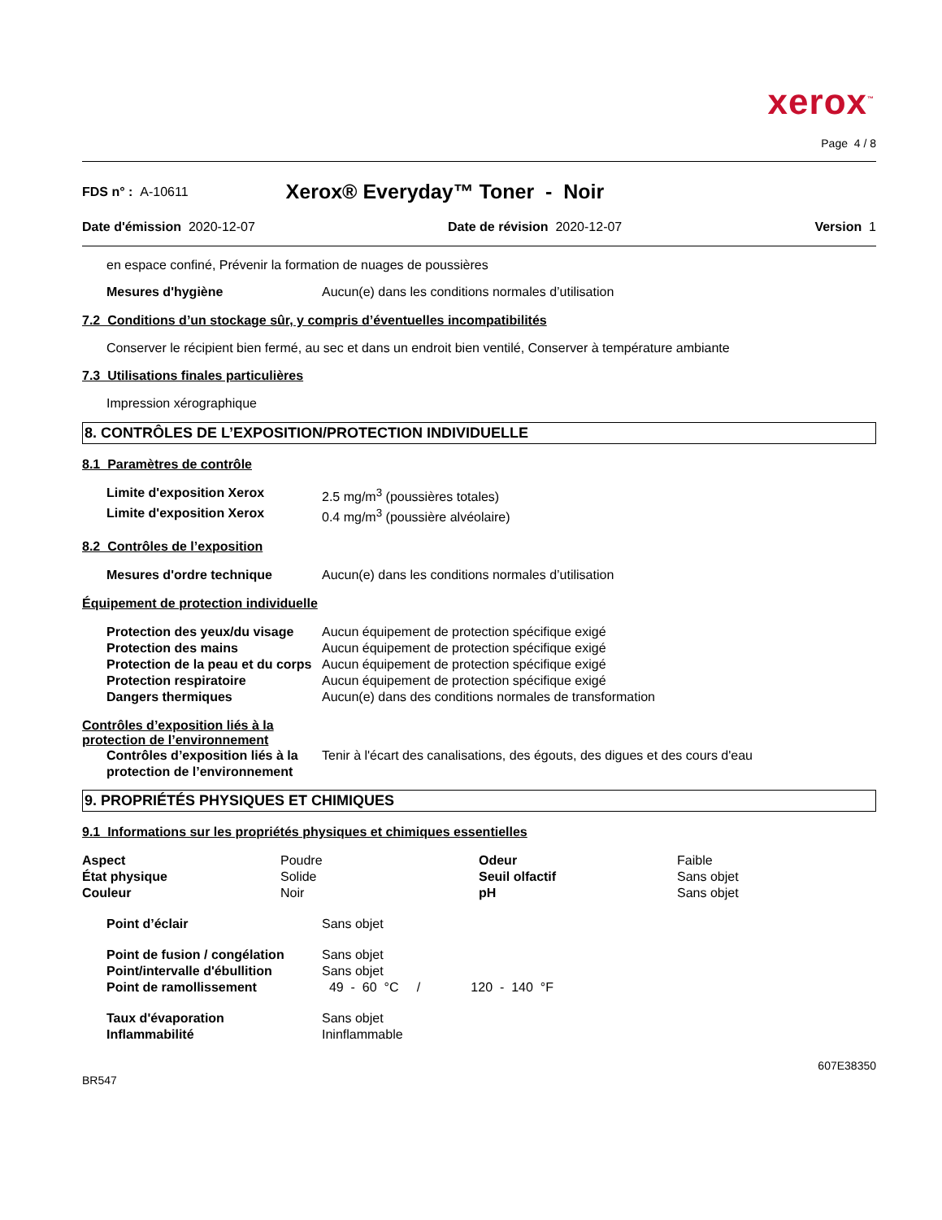xerox<sup>™</sup>
Page 4 / 8
FDS n° : A-10611 Xerox® Everyday™ Toner - Noir
Date d'émission 2020-12-07 Date de révision 2020-12-07 Version 1
en espace confiné, Prévenir la formation de nuages de poussières
| Mesures d'hygiène | Aucun(e) dans les conditions normales d’utilisation |
7.2 Conditions d’un stockage sûr, y compris d’éventuelles incompatibilités
Conserver le récipient bien fermé, au sec et dans un endroit bien ventilé, Conserver à température ambiante
7.3 Utilisations finales particulières
Impression xérographique
8. CONTRÔLES DE L’EXPOSITION/PROTECTION INDIVIDUELLE
8.1 Paramètres de contrôle
| Limite d'exposition Xerox | 2.5 mg/m<sup>3</sup> (poussières totales) |
| Limite d'exposition Xerox | 0.4 mg/m<sup>3</sup> (poussière alvéolaire) |
8.2 Contrôles de l’exposition
| Mesures d'ordre technique | Aucun(e) dans les conditions normales d’utilisation |
Équipement de protection individuelle
| Protection des yeux/du visage | Aucun équipement de protection spécifique exigé |
| Protection des mains | Aucun équipement de protection spécifique exigé |
| Protection de la peau et du corps | Aucun équipement de protection spécifique exigé |
| Protection respiratoire | Aucun équipement de protection spécifique exigé |
| Dangers thermiques | Aucun(e) dans des conditions normales de transformation |
Contrôles d’exposition liés à la protection de l’environnement
| Contrôles d’exposition liés à la protection de l’environnement | Tenir à l'écart des canalisations, des égouts, des digues et des cours d'eau |
9. PROPRIÉTÉS PHYSIQUES ET CHIMIQUES
9.1 Informations sur les propriétés physiques et chimiques essentielles
| Aspect | Poudre | Odeur | Faible |
| État physique | Solide | Seuil olfactif | Sans objet |
| Couleur | Noir | pH | Sans objet |
| Point d’éclair | Sans objet |
| Point de fusion / congélation | Sans objet |
| Point/intervalle d'ébullition | Sans objet |
| Point de ramollissement | 49 - 60 °C / 120 - 140 °F |
| Taux d'évaporation | Sans objet |
| Inflammabilité | Ininflammable |
BR547 607E38350